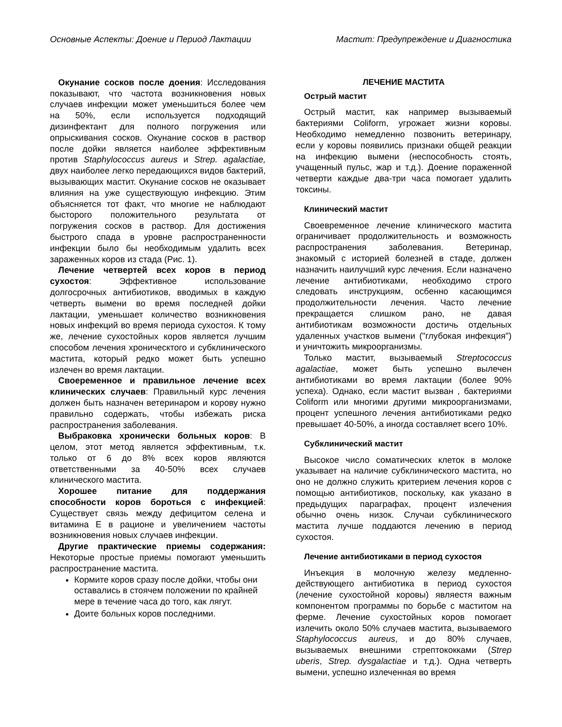Основные Аспекты: Доение и Период Лактации Мастит: Предупреждение и Диагностика
Окунание сосков после доения: Исследования показывают, что частота возникновения новых случаев инфекции может уменьшиться более чем на 50%, если используется подходящий дизинфектант для полного погружения или опрыскивания сосков. Окунание сосков в раствор после дойки является наиболее эффективным против Staphylococcus aureus и Strep. agalactiae, двух наиболее легко передающихся видов бактерий, вызывающих мастит. Окунание сосков не оказывает влияния на уже существующую инфекцию. Этим объясняется тот факт, что многие не наблюдают бысторого положительного результата от погружения сосков в раствор. Для достижения быстрого спада в уровне распространенности инфекции было бы необходимым удалить всех зараженных коров из стада (Рис. 1).
Лечение четвертей всех коров в период сухостоя: Эффективное использование долгосрочных антибиотиков, вводимых в каждую четверть вымени во время последней дойки лактации, уменьшает количество возникновения новых инфекций во время периода сухостоя. К тому же, лечение сухостойных коров является лучшим способом лечения хроническтого и субклинического мастита, который редко может быть успешно излечен во время лактации.
Своеременное и правильное лечение всех клинических случаев: Правильный курс лечения должен быть назначен ветеринаром и корову нужно правильно содержать, чтобы избежать риска распространения заболевания.
Выбраковка хронически больных коров: В целом, этот метод является эффективным, т.к. только от 6 до 8% всех коров являются ответственными за 40-50% всех случаев клинического мастита.
Хорошее питание для поддержания способности коров бороться с инфекцией: Существует связь между дефицитом селена и витамина Е в рационе и увеличением частоты возникновения новых случаев инфекции.
Другие практические приемы содержания: Некоторые простые приемы помогают уменьшить распространение мастита.
Кормите коров сразу после дойки, чтобы они оставались в стоячем положении по крайней мере в течение часа до того, как лягут.
Доите больных коров последними.
ЛЕЧЕНИЕ МАСТИТА
Острый мастит
Острый мастит, как например вызываемый бактериями Coliform, угрожает жизни коровы. Необходимо немедленно позвонить ветеринару, если у коровы появились признаки общей реакции на инфекцию вымени (неспособность стоять, учащенный пульс, жар и т.д.). Доение пораженной четверти каждые два-три часа помогает удалить токсины.
Клинический мастит
Своевременное лечение клинического мастита ограничивает продолжительность и возможность распространения заболевания. Ветеринар, знакомый с историей болезней в стаде, должен назначить наилучший курс лечения. Если назначено лечение антибиотиками, необходимо строго следовать инструкциям, осбенно касающимся продолжительности лечения. Часто лечение прекращается слишком рано, не давая антибиотикам возможности достичь отдельных удаленных участков вымени ("глубокая инфекция") и уничтожить микроорганизмы.
Только мастит, вызываемый Streptococcus agalactiae, может быть успешно вылечен антибиотиками во время лактации (более 90% успеха). Однако, если мастит вызван , бактериями Coliform или многими другими микроорганизмами, процент успешного лечения антибиотиками редко превышает 40-50%, а иногда составляет всего 10%.
Субклинический мастит
Высокое число соматических клеток в молоке указывает на наличие субклинического мастита, но оно не должно служить критерием лечения коров с помощью антибиотиков, поскольку, как указано в предыдущих параграфах, процент излечения обычно очень низок. Случаи субклинического мастита лучше поддаются лечению в период сухостоя.
Лечение антибиотиками в период сухостоя
Инъекция в молочную железу медленно-действующего антибиотика в период сухостоя (лечение сухостойной коровы) являестя важным компонентом программы по борьбе с маститом на ферме. Лечение сухостойных коров помогает излечить около 50% случаев мастита, вызываемого Staphylococcus aureus, и до 80% случаев, вызываемых внешними стрептококками (Strep uberis, Strep. dysgalactiae и т.д.). Одна четверть вымени, успешно излеченная во время